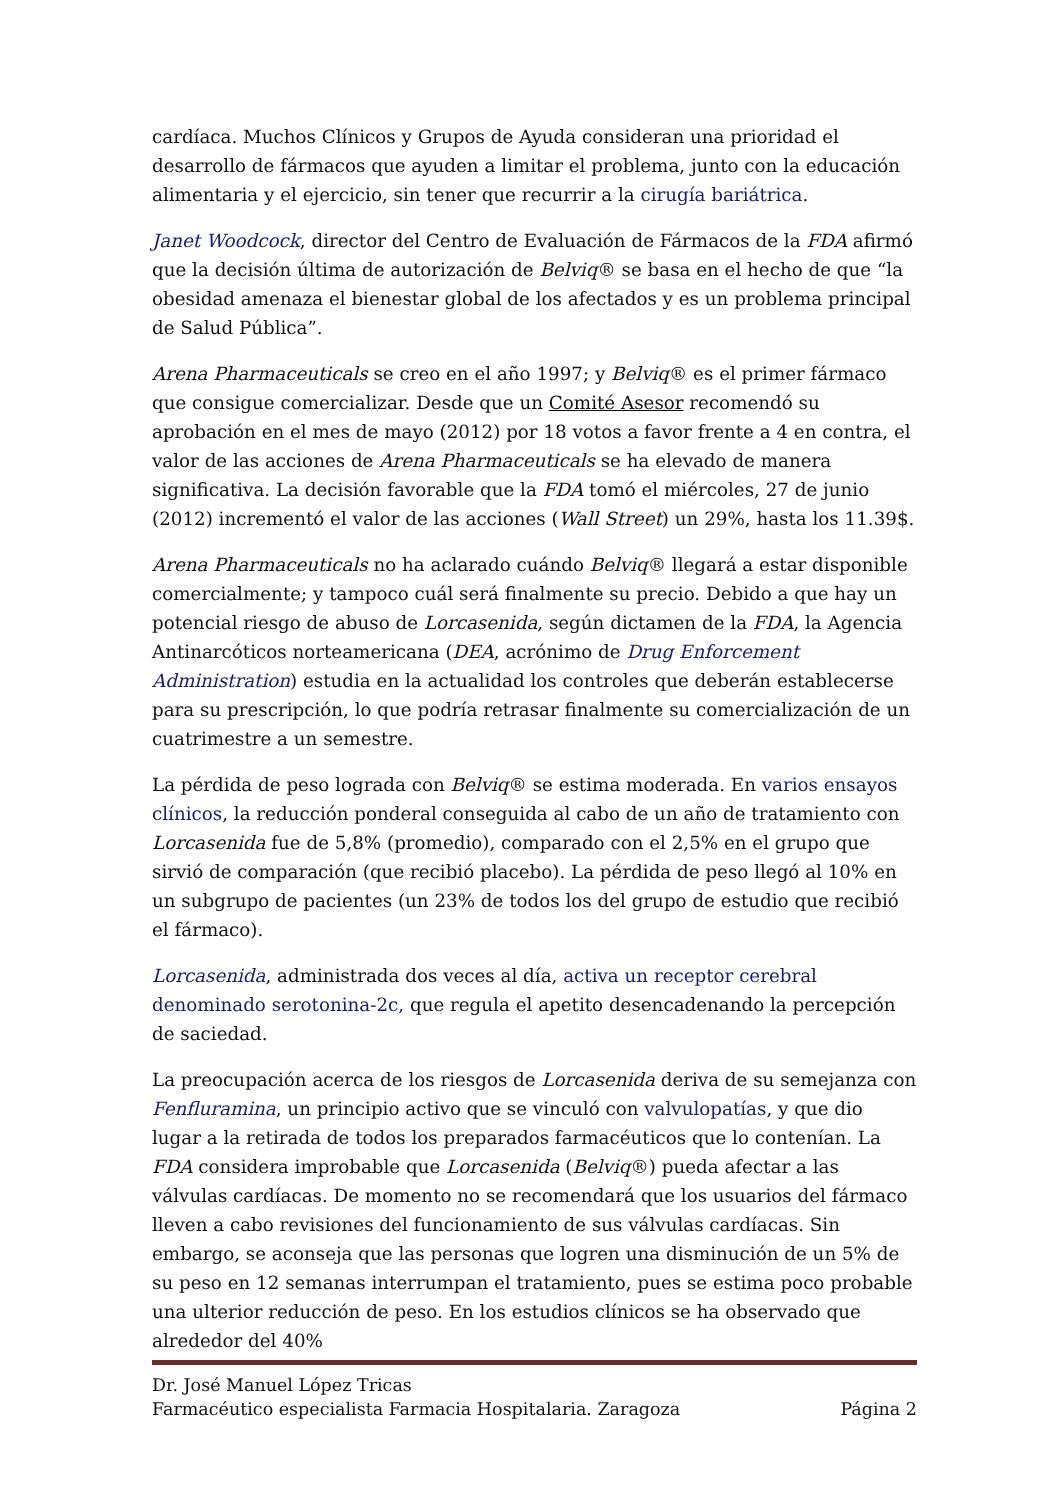cardíaca. Muchos Clínicos y Grupos de Ayuda consideran una prioridad el desarrollo de fármacos que ayuden a limitar el problema, junto con la educación alimentaria y el ejercicio, sin tener que recurrir a la cirugía bariátrica.
Janet Woodcock, director del Centro de Evaluación de Fármacos de la FDA afirmó que la decisión última de autorización de Belviq® se basa en el hecho de que “la obesidad amenaza el bienestar global de los afectados y es un problema principal de Salud Pública”.
Arena Pharmaceuticals se creo en el año 1997; y Belviq® es el primer fármaco que consigue comercializar. Desde que un Comité Asesor recomendó su aprobación en el mes de mayo (2012) por 18 votos a favor frente a 4 en contra, el valor de las acciones de Arena Pharmaceuticals se ha elevado de manera significativa. La decisión favorable que la FDA tomó el miércoles, 27 de junio (2012) incrementó el valor de las acciones (Wall Street) un 29%, hasta los 11.39$.
Arena Pharmaceuticals no ha aclarado cuándo Belviq® llegará a estar disponible comercialmente; y tampoco cuál será finalmente su precio. Debido a que hay un potencial riesgo de abuso de Lorcasenida, según dictamen de la FDA, la Agencia Antinarcóticos norteamericana (DEA, acrónimo de Drug Enforcement Administration) estudia en la actualidad los controles que deberán establecerse para su prescripción, lo que podría retrasar finalmente su comercialización de un cuatrimestre a un semestre.
La pérdida de peso lograda con Belviq® se estima moderada. En varios ensayos clínicos, la reducción ponderal conseguida al cabo de un año de tratamiento con Lorcasenida fue de 5,8% (promedio), comparado con el 2,5% en el grupo que sirvió de comparación (que recibió placebo). La pérdida de peso llegó al 10% en un subgrupo de pacientes (un 23% de todos los del grupo de estudio que recibió el fármaco).
Lorcasenida, administrada dos veces al día, activa un receptor cerebral denominado serotonina-2c, que regula el apetito desencadenando la percepción de saciedad.
La preocupación acerca de los riesgos de Lorcasenida deriva de su semejanza con Fenfluramina, un principio activo que se vinculó con valvulopatías, y que dio lugar a la retirada de todos los preparados farmacéuticos que lo contenían. La FDA considera improbable que Lorcasenida (Belviq®) pueda afectar a las válvulas cardíacas. De momento no se recomendará que los usuarios del fármaco lleven a cabo revisiones del funcionamiento de sus válvulas cardíacas. Sin embargo, se aconseja que las personas que logren una disminución de un 5% de su peso en 12 semanas interrumpan el tratamiento, pues se estima poco probable una ulterior reducción de peso. En los estudios clínicos se ha observado que alrededor del 40%
Dr. José Manuel López Tricas
Farmacéutico especialista Farmacia Hospitalaria. Zaragoza Página 2